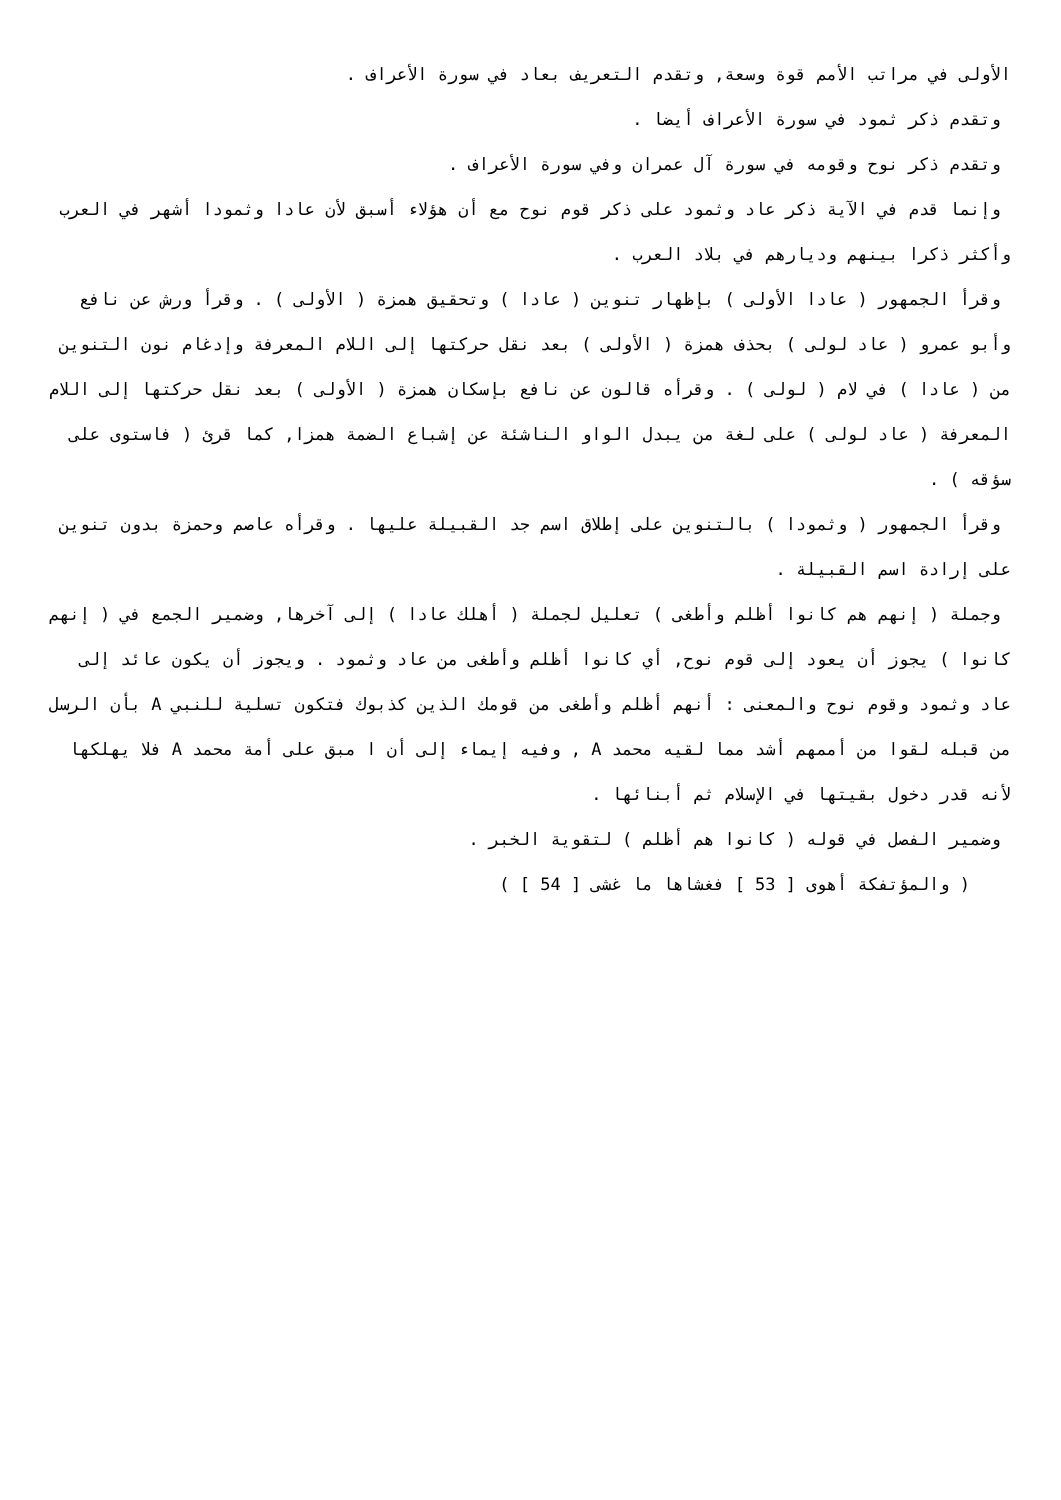الأولى في مراتب الأمم قوة وسعة, وتقدم التعريف بعاد في سورة الأعراف .
وتقدم ذكر ثمود في سورة الأعراف أيضا .
وتقدم ذكر نوح وقومه في سورة آل عمران وفي سورة الأعراف .
وإنما قدم في الآية ذكر عاد وثمود على ذكر قوم نوح مع أن هؤلاء أسبق لأن عادا وثمودا أشهر في العرب وأكثر ذكرا بينهم وديارهم في بلاد العرب .
وقرأ الجمهور ( عادا الأولى ) بإظهار تنوين ( عادا ) وتحقيق همزة ( الأولى ) . وقرأ ورش عن نافع وأبو عمرو ( عاد لولى ) بحذف همزة ( الأولى ) بعد نقل حركتها إلى اللام المعرفة وإدغام نون التنوين من ( عادا ) في لام ( لولى ) . وقرأه قالون عن نافع بإسكان همزة ( الأولى ) بعد نقل حركتها إلى اللام المعرفة ( عاد لولى ) على لغة من يبدل الواو الناشئة عن إشباع الضمة همزا, كما قرئ ( فاستوى على سؤقه ) .
وقرأ الجمهور ( وثمودا ) بالتنوين على إطلاق اسم جد القبيلة عليها . وقرأه عاصم وحمزة بدون تنوين على إرادة اسم القبيلة .
وجملة ( إنهم هم كانوا أظلم وأطغى ) تعليل لجملة ( أهلك عادا ) إلى آخرها, وضمير الجمع في ( إنهم كانوا ) يجوز أن يعود إلى قوم نوح, أي كانوا أظلم وأطغى من عاد وثمود . ويجوز أن يكون عائد إلى عاد وثمود وقوم نوح والمعنى : أنهم أظلم وأطغى من قومك الذين كذبوك فتكون تسلية للنبي A بأن الرسل من قبله لقوا من أممهم أشد مما لقيه محمد A , وفيه إيماء إلى أن ا مبق على أمة محمد A فلا يهلكها لأنه قدر دخول بقيتها في الإسلام ثم أبنائها .
وضمير الفصل في قوله ( كانوا هم أظلم ) لتقوية الخبر .
( والمؤتفكة أهوى [ 53 ] فغشاها ما غشى [ 54 ] )